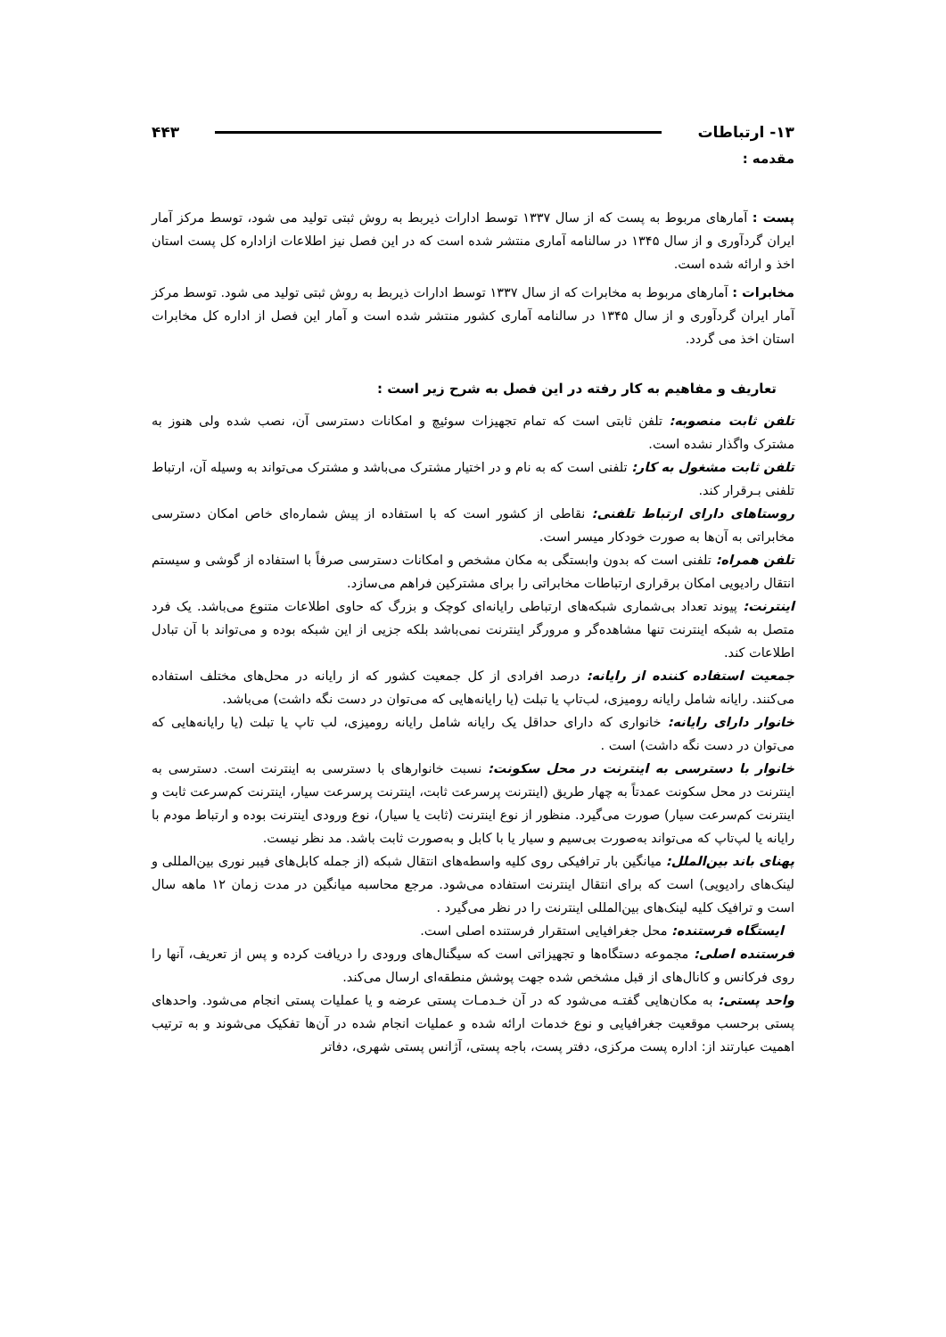۱۳- ارتباطات ۴۴۳
مقدمه :
پست : آمارهای مربوط به پست که از سال ۱۳۳۷ توسط ادارات ذیربط به روش ثبتی تولید می شود، توسط مرکز آمار ایران گردآوری و از سال ۱۳۴۵ در سالنامه آماری منتشر شده است که در این فصل نیز اطلاعات ازاداره کل پست استان اخذ و ارائه شده است.
مخابرات : آمارهای مربوط به مخابرات که از سال ۱۳۳۷ توسط ادارات ذیربط به روش ثبتی تولید می شود. توسط مرکز آمار ایران گردآوری و از سال ۱۳۴۵ در سالنامه آماری کشور منتشر شده است و آمار این فصل از اداره کل مخابرات استان اخذ می گردد.
تعاریف و مفاهیم به کار رفته در این فصل به شرح زیر است :
تلفن ثابت منصوبه: تلفن ثابتی است که تمام تجهیزات سوئیچ و امکانات دسترسی آن، نصب شده ولی هنوز به مشترک واگذار نشده است.
تلفن ثابت مشغول به کار: تلفنی است که به نام و در اختیار مشترک می‌باشد و مشترک می‌تواند به وسیله آن، ارتباط تلفنی بـرقرار کند.
روستاهای دارای ارتباط تلفنی: نقاطی از کشور است که با استفاده از پیش شماره‌ای خاص امکان دسترسی مخابراتی به آن‌ها به صورت خودکار میسر است.
تلفن همراه: تلفنی است که بدون وابستگی به مکان مشخص و امکانات دسترسی صرفاً با استفاده از گوشی و سیستم انتقال رادیویی امکان برقراری ارتباطات مخابراتی را برای مشترکین فراهم می‌سازد.
اینترنت: پیوند تعداد بی‌شماری شبکه‌های ارتباطی رایانه‌ای کوچک و بزرگ که حاوی اطلاعات متنوع می‌باشد. یک فرد متصل به شبکه اینترنت تنها مشاهده‌گر و مرورگر اینترنت نمی‌باشد بلکه جزیی از این شبکه بوده و می‌تواند با آن تبادل اطلاعات کند.
جمعیت استفاده کننده از رایانه: درصد افرادی از کل جمعیت کشور که از رایانه در محل‌های مختلف استفاده می‌کنند. رایانه شامل رایانه رومیزی، لب‌تاپ یا تبلت (یا رایانه‌هایی که می‌توان در دست نگه داشت) می‌باشد.
خانوار دارای رایانه: خانواری که دارای حداقل یک رایانه شامل رایانه رومیزی، لب تاپ یا تبلت (یا رایانه‌هایی که می‌توان در دست نگه داشت) است .
خانوار با دسترسی به اینترنت در محل سکونت: نسبت خانوارهای با دسترسی به اینترنت است. دسترسی به اینترنت در محل سکونت عمدتاً به چهار طریق (اینترنت پرسرعت ثابت، اینترنت پرسرعت سیار، اینترنت کم‌سرعت ثابت و اینترنت کم‌سرعت سیار) صورت می‌گیرد. منظور از نوع اینترنت (ثابت یا سیار)، نوع ورودی اینترنت بوده و ارتباط مودم با رایانه یا لپ‌تاپ که می‌تواند به‌صورت بی‌سیم و سیار یا با کابل و به‌صورت ثابت باشد. مد نظر نیست.
پهنای باند بین‌الملل: میانگین بار ترافیکی روی کلیه واسطه‌های انتقال شبکه (از جمله کابل‌های فیبر نوری بین‌المللی و لینک‌های رادیویی) است که برای انتقال اینترنت استفاده می‌شود. مرجع محاسبه میانگین در مدت زمان ۱۲ ماهه سال است و ترافیک کلیه لینک‌های بین‌المللی اینترنت را در نظر می‌گیرد .
ایستگاه فرستنده: محل جغرافیایی استقرار فرستنده اصلی است.
فرستنده اصلی: مجموعه دستگاه‌ها و تجهیزاتی است که سیگنال‌های ورودی را دریافت کرده و پس از تعریف، آنها را روی فرکانس و کانال‌های از قبل مشخص شده جهت پوشش منطقه‌ای ارسال می‌کند.
واحد پستی: به مکان‌هایی گفتـه می‌شود که در آن خـدمـات پستی عرضه و یا عملیات پستی انجام می‌شود. واحدهای پستی برحسب موقعیت جغرافیایی و نوع خدمات ارائه شده و عملیات انجام شده در آن‌ها تفکیک می‌شوند و به ترتیب اهمیت عبارتند از: اداره پست مرکزی، دفتر پست، باجه پستی، آژانس پستی شهری، دفاتر